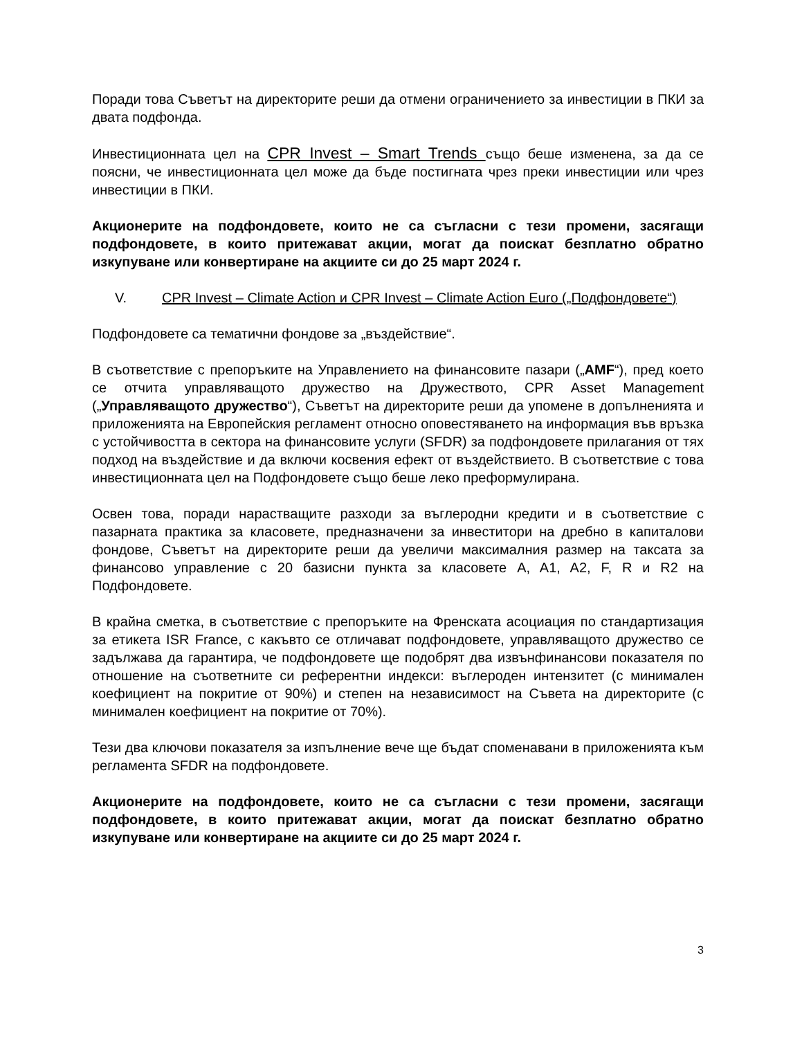Поради това Съветът на директорите реши да отмени ограничението за инвестиции в ПКИ за двата подфонда.
Инвестиционната цел на CPR Invest – Smart Trends също беше изменена, за да се поясни, че инвестиционната цел може да бъде постигната чрез преки инвестиции или чрез инвестиции в ПКИ.
Акционерите на подфондовете, които не са съгласни с тези промени, засягащи подфондовете, в които притежават акции, могат да поискат безплатно обратно изкупуване или конвертиране на акциите си до 25 март 2024 г.
V. CPR Invest – Climate Action и CPR Invest – Climate Action Euro („Подфондовете“)
Подфондовете са тематични фондове за „въздействие“.
В съответствие с препоръките на Управлението на финансовите пазари („AMF“), пред което се отчита управляващото дружество на Дружеството, CPR Asset Management („Управляващото дружество“), Съветът на директорите реши да упомене в допълненията и приложенията на Европейския регламент относно оповестяването на информация във връзка с устойчивостта в сектора на финансовите услуги (SFDR) за подфондовете прилагания от тях подход на въздействие и да включи косвения ефект от въздействието. В съответствие с това инвестиционната цел на Подфондовете също беше леко преформулирана.
Освен това, поради нарастващите разходи за въглеродни кредити и в съответствие с пазарната практика за класовете, предназначени за инвеститори на дребно в капиталови фондове, Съветът на директорите реши да увеличи максималния размер на таксата за финансово управление с 20 базисни пункта за класовете A, A1, A2, F, R и R2 на Подфондовете.
В крайна сметка, в съответствие с препоръките на Френската асоциация по стандартизация за етикета ISR France, с какъвто се отличават подфондовете, управляващото дружество се задължава да гарантира, че подфондовете ще подобрят два извънфинансови показателя по отношение на съответните си референтни индекси: въглероден интензитет (с минимален коефициент на покритие от 90%) и степен на независимост на Съвета на директорите (с минимален коефициент на покритие от 70%).
Тези два ключови показателя за изпълнение вече ще бъдат споменавани в приложенията към регламента SFDR на подфондовете.
Акционерите на подфондовете, които не са съгласни с тези промени, засягащи подфондовете, в които притежават акции, могат да поискат безплатно обратно изкупуване или конвертиране на акциите си до 25 март 2024 г.
3